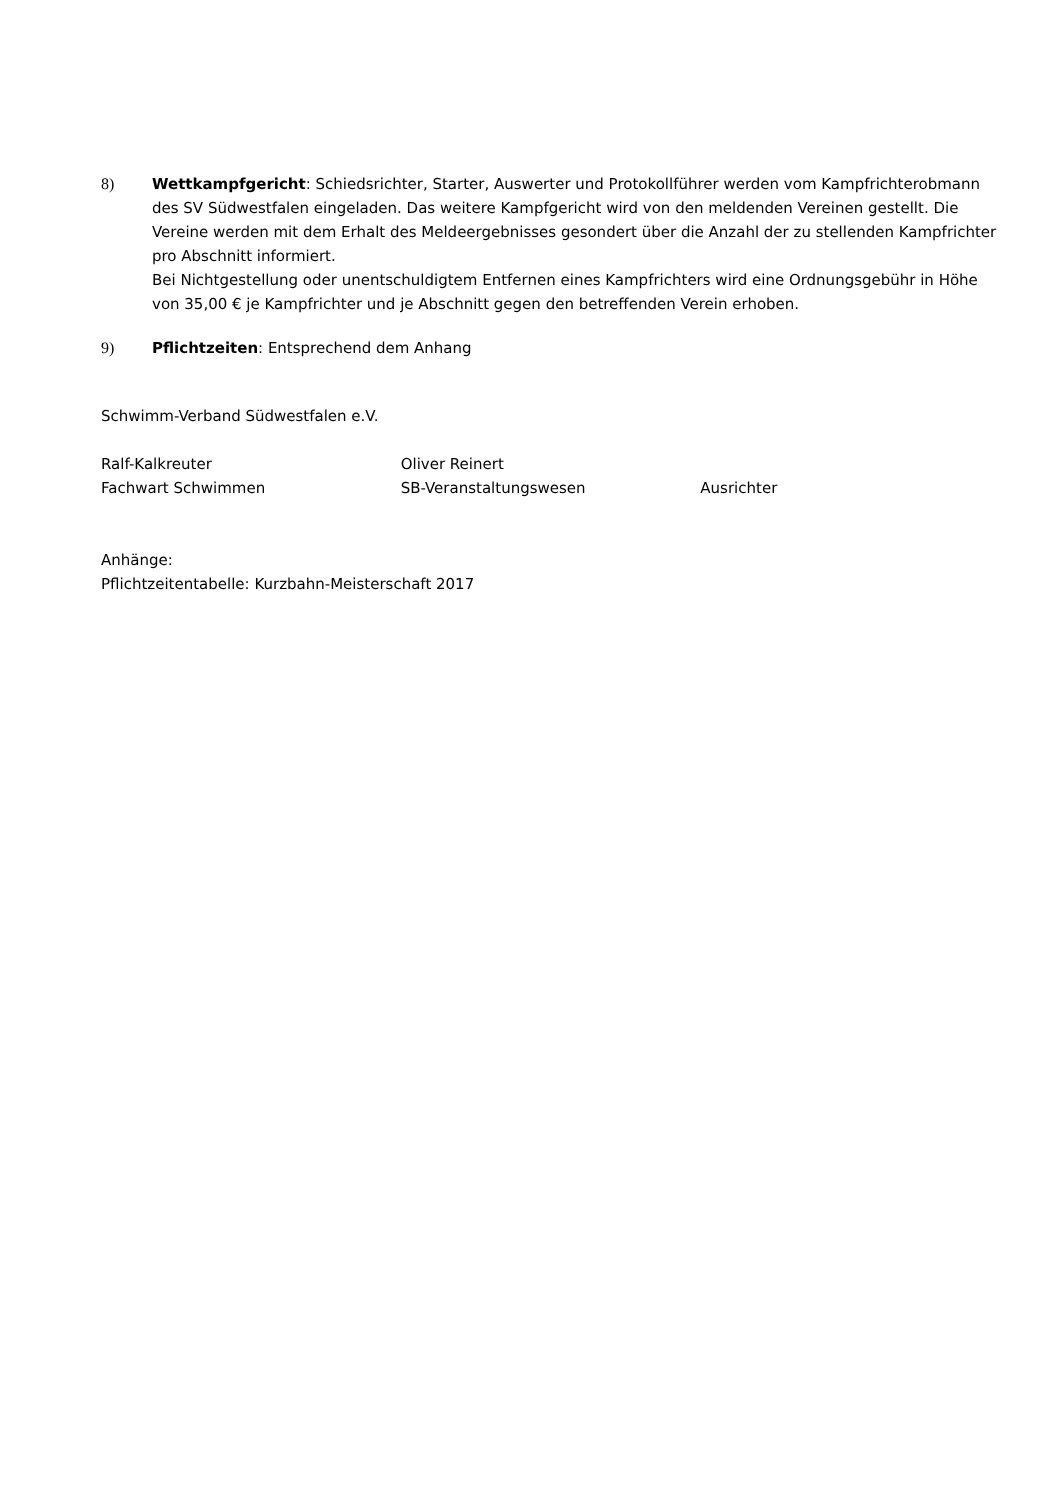8) Wettkampfgericht: Schiedsrichter, Starter, Auswerter und Protokollführer werden vom Kampfrichterobmann des SV Südwestfalen eingeladen. Das weitere Kampfgericht wird von den meldenden Vereinen gestellt. Die Vereine werden mit dem Erhalt des Meldeergebnisses gesondert über die Anzahl der zu stellenden Kampfrichter pro Abschnitt informiert.
Bei Nichtgestellung oder unentschuldigtem Entfernen eines Kampfrichters wird eine Ordnungsgebühr in Höhe von 35,00 € je Kampfrichter und je Abschnitt gegen den betreffenden Verein erhoben.
9) Pflichtzeiten: Entsprechend dem Anhang
Schwimm-Verband Südwestfalen e.V.
Ralf-Kalkreuter
Fachwart Schwimmen
Oliver Reinert
SB-Veranstaltungswesen
Ausrichter
Anhänge:
Pflichtzeitentabelle: Kurzbahn-Meisterschaft 2017